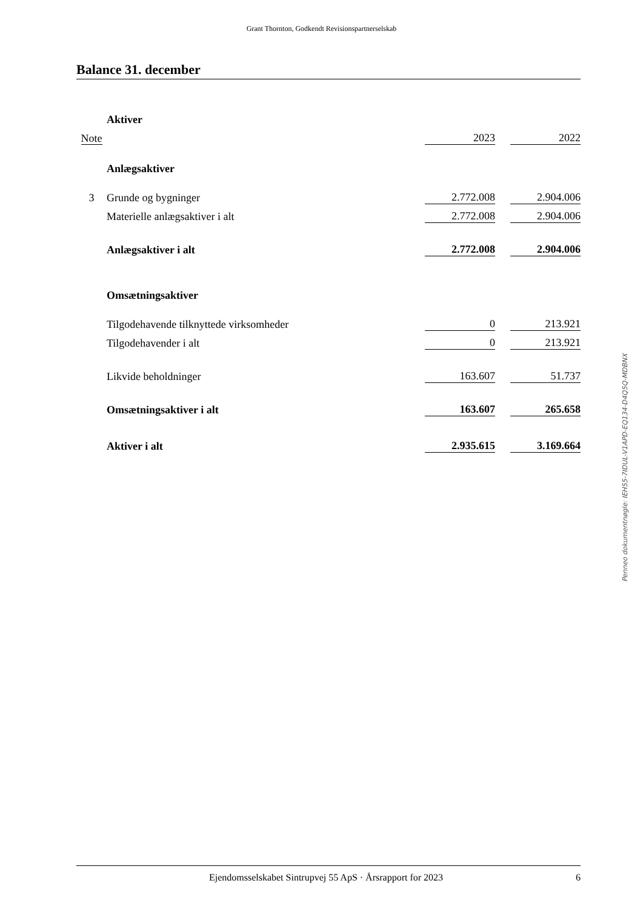Grant Thornton, Godkendt Revisionspartnerselskab
Balance 31. december
| | Aktiver | | | |
| Note | | 2023 | | 2022 |
| | Anlægsaktiver | | | |
| 3 | Grunde og bygninger | 2.772.008 | | 2.904.006 |
| | Materielle anlægsaktiver i alt | 2.772.008 | | 2.904.006 |
| | Anlægsaktiver i alt | 2.772.008 | | 2.904.006 |
| | Omsætningsaktiver | | | |
| | Tilgodehavende tilknyttede virksomheder | 0 | | 213.921 |
| | Tilgodehavender i alt | 0 | | 213.921 |
| | Likvide beholdninger | 163.607 | | 51.737 |
| | Omsætningsaktiver i alt | 163.607 | | 265.658 |
| | Aktiver i alt | 2.935.615 | | 3.169.664 |
Penneo dokumentnøgle: IEH55-7IDUL-V1APD-EQ134-D4Q5Q-MDBNX
Ejendomsselskabet Sintrupvej 55 ApS · Årsrapport for 2023 6